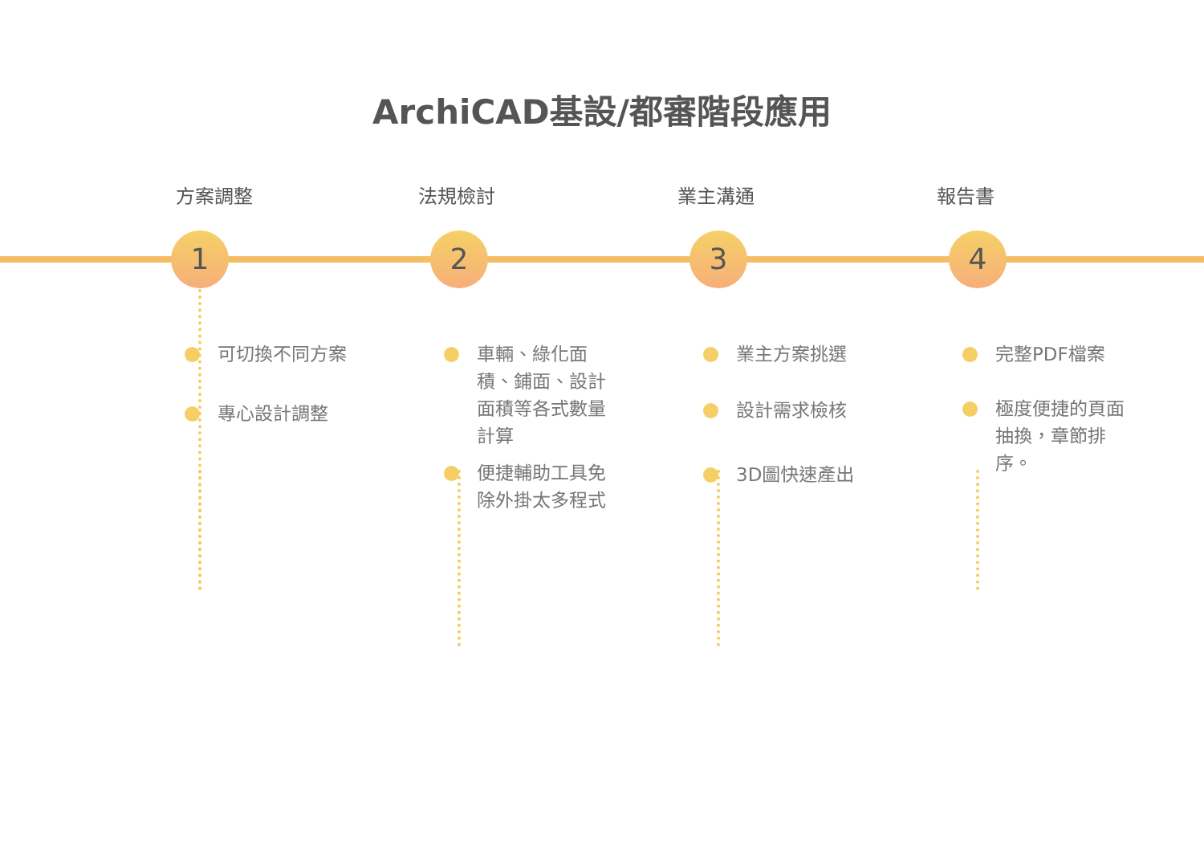ArchiCAD基設/都審階段應用
方案調整
1
可切換不同方案
專心設計調整
法規檢討
2
車輛、綠化面積、鋪面、設計面積等各式數量計算
便捷輔助工具免除外掛太多程式
業主溝通
3
業主方案挑選
設計需求檢核
3D圖快速產出
報告書
4
完整PDF檔案
極度便捷的頁面抽換，章節排序。